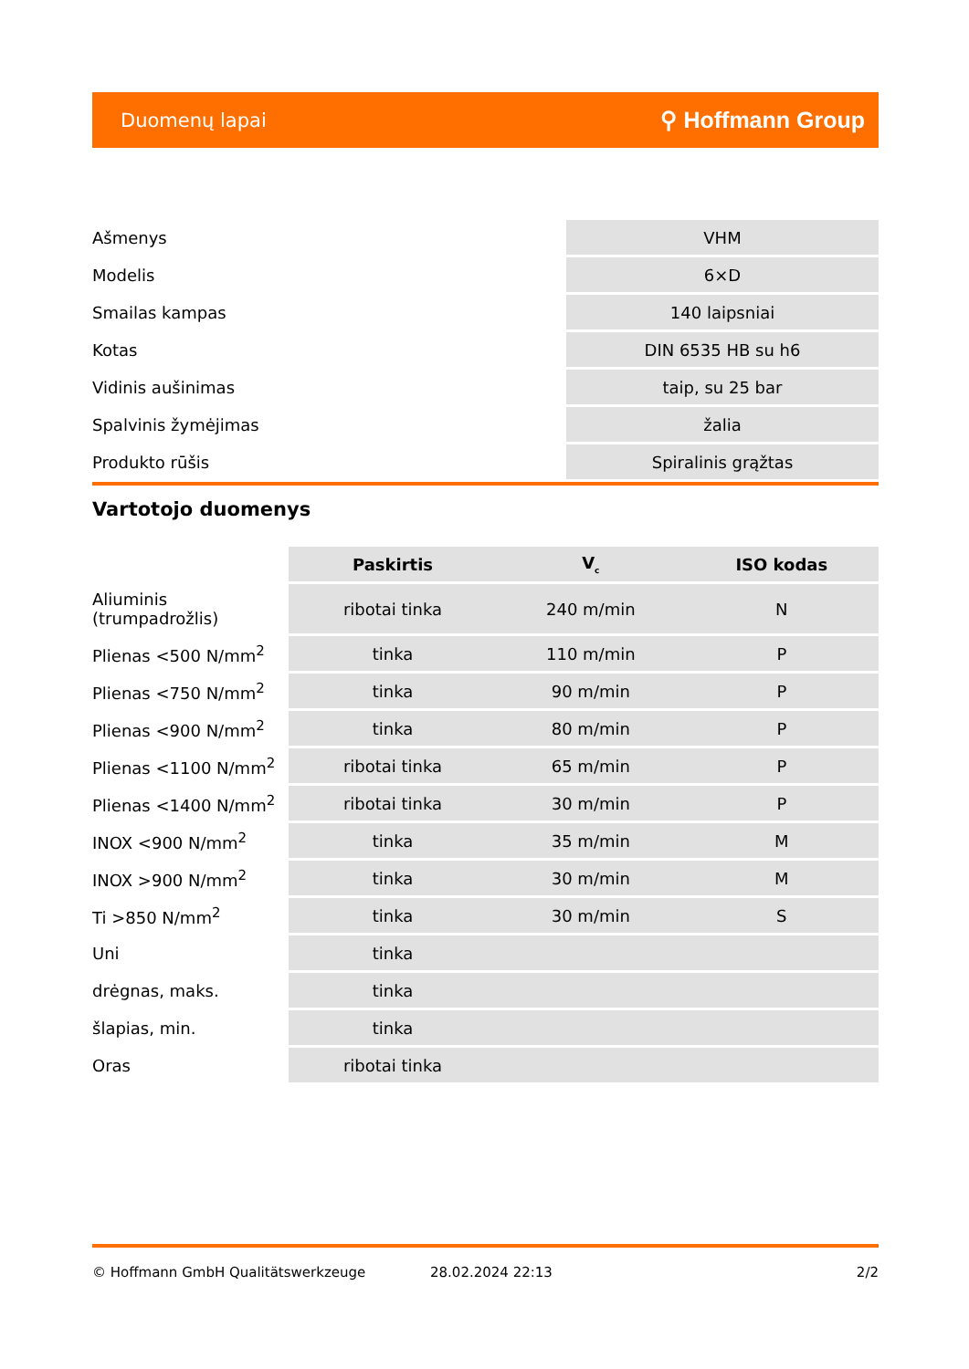Duomenų lapai ⚲ Hoffmann Group
| Ašmenys | VHM |
| Modelis | 6×D |
| Smailas kampas | 140 laipsniai |
| Kotas | DIN 6535 HB su h6 |
| Vidinis aušinimas | taip, su 25 bar |
| Spalvinis žymėjimas | žalia |
| Produkto rūšis | Spiralinis grąžtas |
Vartotojo duomenys
| | Paskirtis | V<sub>c</sub> | ISO kodas |
| --- | --- | --- | --- |
| Aliuminis (trumpadrožlis) | ribotai tinka | 240 m/min | N |
| Plienas <500 N/mm<sup>2</sup> | tinka | 110 m/min | P |
| Plienas <750 N/mm<sup>2</sup> | tinka | 90 m/min | P |
| Plienas <900 N/mm<sup>2</sup> | tinka | 80 m/min | P |
| Plienas <1100 N/mm<sup>2</sup> | ribotai tinka | 65 m/min | P |
| Plienas <1400 N/mm<sup>2</sup> | ribotai tinka | 30 m/min | P |
| INOX <900 N/mm<sup>2</sup> | tinka | 35 m/min | M |
| INOX >900 N/mm<sup>2</sup> | tinka | 30 m/min | M |
| Ti >850 N/mm<sup>2</sup> | tinka | 30 m/min | S |
| Uni | tinka | | |
| drėgnas, maks. | tinka | | |
| šlapias, min. | tinka | | |
| Oras | ribotai tinka | | |
© Hoffmann GmbH Qualitätswerkzeuge 28.02.2024 22:13 2/2